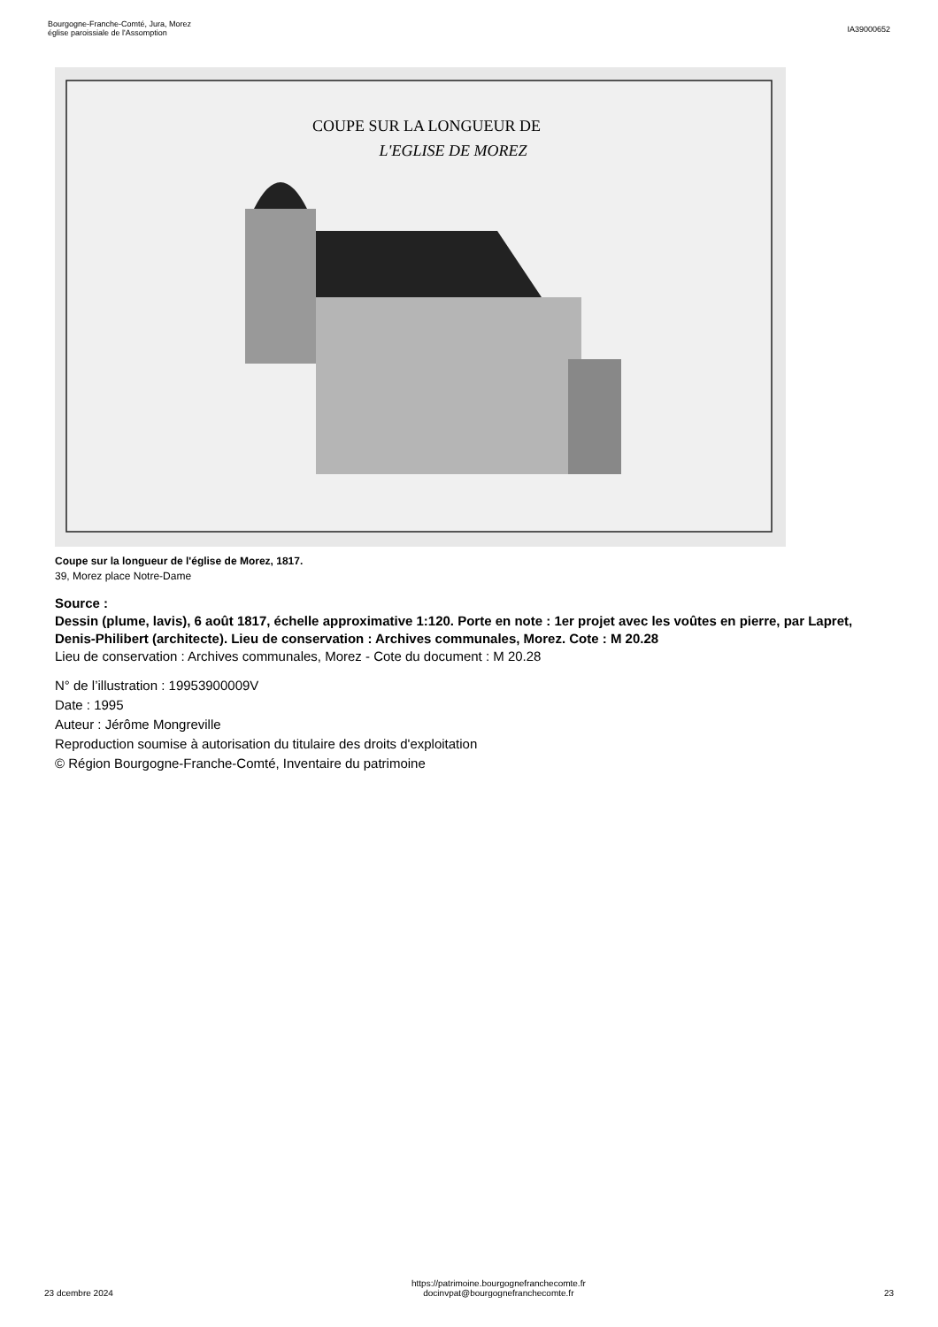Bourgogne-Franche-Comté, Jura, Morez
église paroissiale de l'Assomption
IA39000652
COUPE SUR LA LONGUEUR DE
L'EGLISE DE MOREZ
Coupe sur la longueur de l'église de Morez, 1817.
39, Morez place Notre-Dame
Source :
Dessin (plume, lavis), 6 août 1817, échelle approximative 1:120. Porte en note : 1er projet avec les voûtes en pierre, par Lapret, Denis-Philibert (architecte). Lieu de conservation : Archives communales, Morez. Cote : M 20.28
Lieu de conservation : Archives communales, Morez - Cote du document : M 20.28
N° de l’illustration : 19953900009V
Date : 1995
Auteur : Jérôme Mongreville
Reproduction soumise à autorisation du titulaire des droits d'exploitation
© Région Bourgogne-Franche-Comté, Inventaire du patrimoine
23 dcembre 2024
https://patrimoine.bourgognefranchecomte.fr
docinvpat@bourgognefranchecomte.fr
23